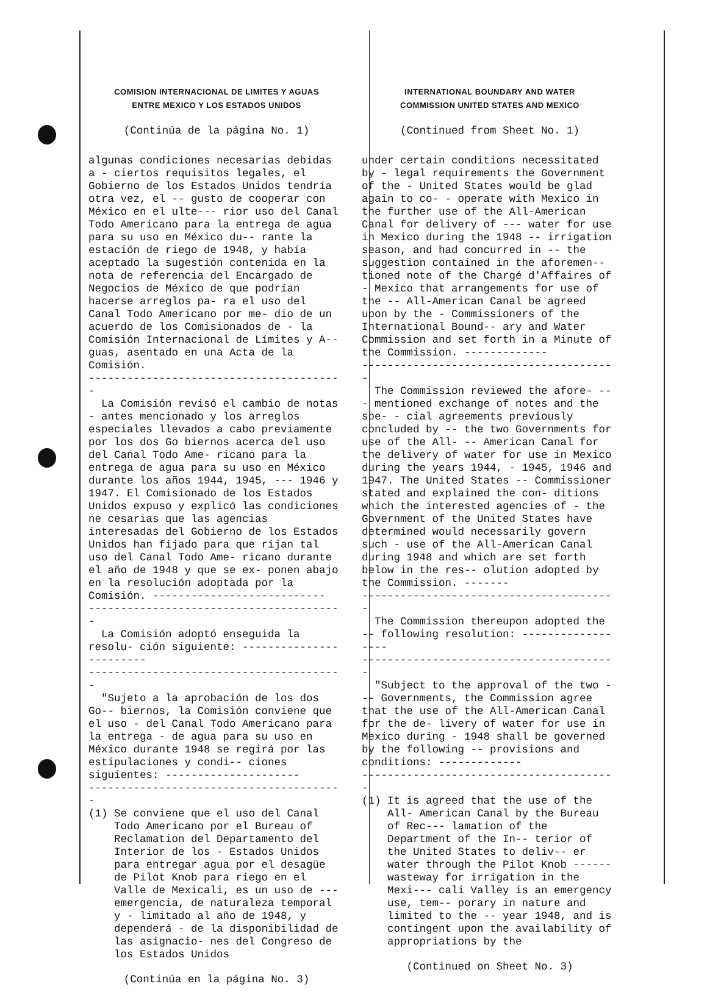COMISION INTERNACIONAL DE LIMITES Y AGUAS
ENTRE MEXICO Y LOS ESTADOS UNIDOS
(Continúa de la página No. 1)
algunas condiciones necesarias debidas a - ciertos requisitos legales, el Gobierno de los Estados Unidos tendría otra vez, el -- gusto de cooperar con México en el ulte--- rior uso del Canal Todo Americano para la entrega de agua para su uso en México du-- rante la estación de riego de 1948, y había aceptado la sugestión contenida en la nota de referencia del Encargado de Negocios de México de que podrían hacerse arreglos pa- ra el uso del Canal Todo Americano por me- dio de un acuerdo de los Comisionados de - la Comisión Internacional de Límites y A-- guas, asentado en una Acta de la Comisión.
----------------------------------------
La Comisión revisó el cambio de notas - antes mencionado y los arreglos especiales llevados a cabo previamente por los dos Go biernos acerca del uso del Canal Todo Ame- ricano para la entrega de agua para su uso en México durante los años 1944, 1945, --- 1946 y 1947. El Comisionado de los Estados Unidos expuso y explicó las condiciones ne cesarias que las agencias interesadas del Gobierno de los Estados Unidos han fijado para que rijan tal uso del Canal Todo Ame- ricano durante el año de 1948 y que se ex- ponen abajo en la resolución adoptada por la Comisión. ---------------------------
----------------------------------------
La Comisión adoptó enseguida la resolu- ción siguiente: ------------------------
----------------------------------------
"Sujeto a la aprobación de los dos Go-- biernos, la Comisión conviene que el uso - del Canal Todo Americano para la entrega - de agua para su uso en México durante 1948 se regirá por las estipulaciones y condi-- ciones siguientes: ---------------------
----------------------------------------
(1) Se conviene que el uso del Canal Todo Americano por el Bureau of Reclamation del Departamento del Interior de los - Estados Unidos para entregar agua por el desagüe de Pilot Knob para riego en el Valle de Mexicali, es un uso de --- emergencia, de naturaleza temporal y - limitado al año de 1948, y dependerá - de la disponibilidad de las asignacio- nes del Congreso de los Estados Unidos
(Continúa en la página No. 3)
INTERNATIONAL BOUNDARY AND WATER
COMMISSION UNITED STATES AND MEXICO
(Continued from Sheet No. 1)
under certain conditions necessitated by - legal requirements the Government of the - United States would be glad again to co- - operate with Mexico in the further use of the All-American Canal for delivery of --- water for use in Mexico during the 1948 -- irrigation season, and had concurred in -- the suggestion contained in the aforemen-- tioned note of the Chargé d'Affaires of - Mexico that arrangements for use of the -- All-American Canal be agreed upon by the - Commissioners of the International Bound-- ary and Water Commission and set forth in a Minute of the Commission. -------------
----------------------------------------
The Commission reviewed the afore- --- mentioned exchange of notes and the spe- - cial agreements previously concluded by -- the two Governments for use of the All- -- American Canal for the delivery of water for use in Mexico during the years 1944, - 1945, 1946 and 1947. The United States -- Commissioner stated and explained the con- ditions which the interested agencies of - the Government of the United States have determined would necessarily govern such - use of the All-American Canal during 1948 and which are set forth below in the res-- olution adopted by the Commission. -------
----------------------------------------
The Commission thereupon adopted the -- following resolution: ------------------
----------------------------------------
"Subject to the approval of the two --- Governments, the Commission agree that the use of the All-American Canal for the de- livery of water for use in Mexico during - 1948 shall be governed by the following -- provisions and conditions: -------------
----------------------------------------
(1) It is agreed that the use of the All- American Canal by the Bureau of Rec--- lamation of the Department of the In-- terior of the United States to deliv-- er water through the Pilot Knob ------ wasteway for irrigation in the Mexi--- cali Valley is an emergency use, tem-- porary in nature and limited to the -- year 1948, and is contingent upon the availability of appropriations by the
(Continued on Sheet No. 3)